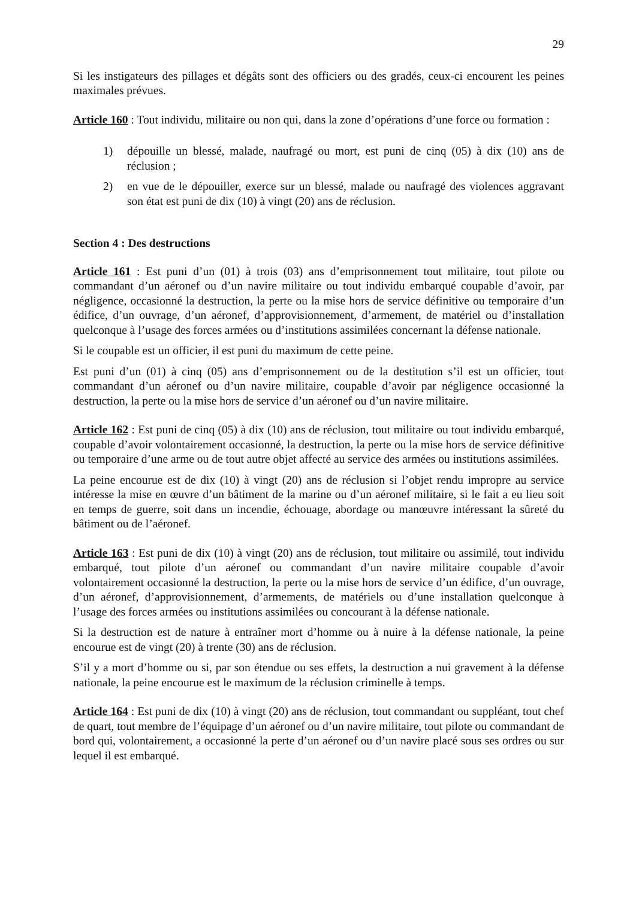29
Si les instigateurs des pillages et dégâts sont des officiers ou des gradés, ceux-ci encourent les peines maximales prévues.
Article 160 : Tout individu, militaire ou non qui, dans la zone d’opérations d’une force ou formation :
1) dépouille un blessé, malade, naufragé ou mort, est puni de cinq (05) à dix (10) ans de réclusion ;
2) en vue de le dépouiller, exerce sur un blessé, malade ou naufragé des violences aggravant son état est puni de dix (10) à vingt (20) ans de réclusion.
Section 4 : Des destructions
Article 161 : Est puni d’un (01) à trois (03) ans d’emprisonnement tout militaire, tout pilote ou commandant d’un aéronef ou d’un navire militaire ou tout individu embarqué coupable d’avoir, par négligence, occasionné la destruction, la perte ou la mise hors de service définitive ou temporaire d’un édifice, d’un ouvrage, d’un aéronef, d’approvisionnement, d’armement, de matériel ou d’installation quelconque à l’usage des forces armées ou d’institutions assimilées concernant la défense nationale.
Si le coupable est un officier, il est puni du maximum de cette peine.
Est puni d’un (01) à cinq (05) ans d’emprisonnement ou de la destitution s’il est un officier, tout commandant d’un aéronef ou d’un navire militaire, coupable d’avoir par négligence occasionné la destruction, la perte ou la mise hors de service d’un aéronef ou d’un navire militaire.
Article 162 : Est puni de cinq (05) à dix (10) ans de réclusion, tout militaire ou tout individu embarqué, coupable d’avoir volontairement occasionné, la destruction, la perte ou la mise hors de service définitive ou temporaire d’une arme ou de tout autre objet affecté au service des armées ou institutions assimilées.
La peine encourue est de dix (10) à vingt (20) ans de réclusion si l’objet rendu impropre au service intéresse la mise en œuvre d’un bâtiment de la marine ou d’un aéronef militaire, si le fait a eu lieu soit en temps de guerre, soit dans un incendie, échouage, abordage ou manœuvre intéressant la sûreté du bâtiment ou de l’aéronef.
Article 163 : Est puni de dix (10) à vingt (20) ans de réclusion, tout militaire ou assimilé, tout individu embarqué, tout pilote d’un aéronef ou commandant d’un navire militaire coupable d’avoir volontairement occasionné la destruction, la perte ou la mise hors de service d’un édifice, d’un ouvrage, d’un aéronef, d’approvisionnement, d’armements, de matériels ou d’une installation quelconque à l’usage des forces armées ou institutions assimilées ou concourant à la défense nationale.
Si la destruction est de nature à entraîner mort d’homme ou à nuire à la défense nationale, la peine encourue est de vingt (20) à trente (30) ans de réclusion.
S’il y a mort d’homme ou si, par son étendue ou ses effets, la destruction a nui gravement à la défense nationale, la peine encourue est le maximum de la réclusion criminelle à temps.
Article 164 : Est puni de dix (10) à vingt (20) ans de réclusion, tout commandant ou suppléant, tout chef de quart, tout membre de l’équipage d’un aéronef ou d’un navire militaire, tout pilote ou commandant de bord qui, volontairement, a occasionné la perte d’un aéronef ou d’un navire placé sous ses ordres ou sur lequel il est embarqué.